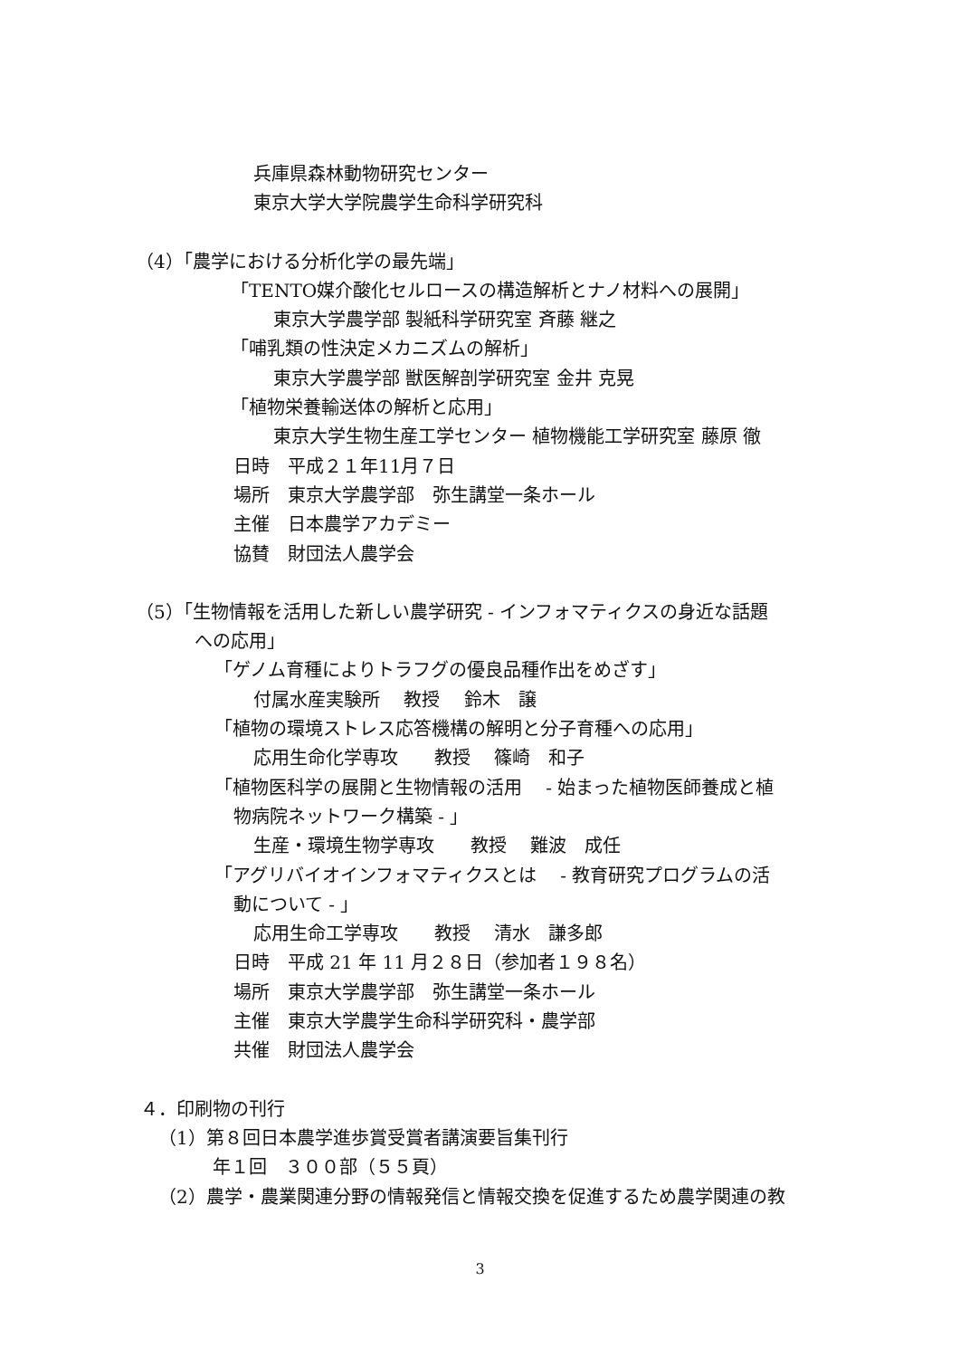兵庫県森林動物研究センター
東京大学大学院農学生命科学研究科
（4）「農学における分析化学の最先端」
「TENTO媒介酸化セルロースの構造解析とナノ材料への展開」
東京大学農学部 製紙科学研究室 斉藤 継之
「哺乳類の性決定メカニズムの解析」
東京大学農学部 獣医解剖学研究室 金井 克晃
「植物栄養輸送体の解析と応用」
東京大学生物生産工学センター 植物機能工学研究室 藤原 徹
日時　平成２１年11月７日
場所　東京大学農学部　弥生講堂一条ホール
主催　日本農学アカデミー
協賛　財団法人農学会
（5）「生物情報を活用した新しい農学研究 - インフォマティクスの身近な話題
への応用」
「ゲノム育種によりトラフグの優良品種作出をめざす」
付属水産実験所　 教授　 鈴木　譲
「植物の環境ストレス応答機構の解明と分子育種への応用」
応用生命化学専攻　　教授　 篠崎　和子
「植物医科学の展開と生物情報の活用　 - 始まった植物医師養成と植
物病院ネットワーク構築 - 」
生産・環境生物学専攻　　教授　 難波　成任
「アグリバイオインフォマティクスとは　 - 教育研究プログラムの活
動について - 」
応用生命工学専攻　　教授　 清水　謙多郎
日時　平成 21 年 11 月２８日（参加者１９８名）
場所　東京大学農学部　弥生講堂一条ホール
主催　東京大学農学生命科学研究科・農学部
共催　財団法人農学会
４．印刷物の刊行
（1）第８回日本農学進歩賞受賞者講演要旨集刊行
年１回　３００部（５５頁）
（2）農学・農業関連分野の情報発信と情報交換を促進するため農学関連の教
3